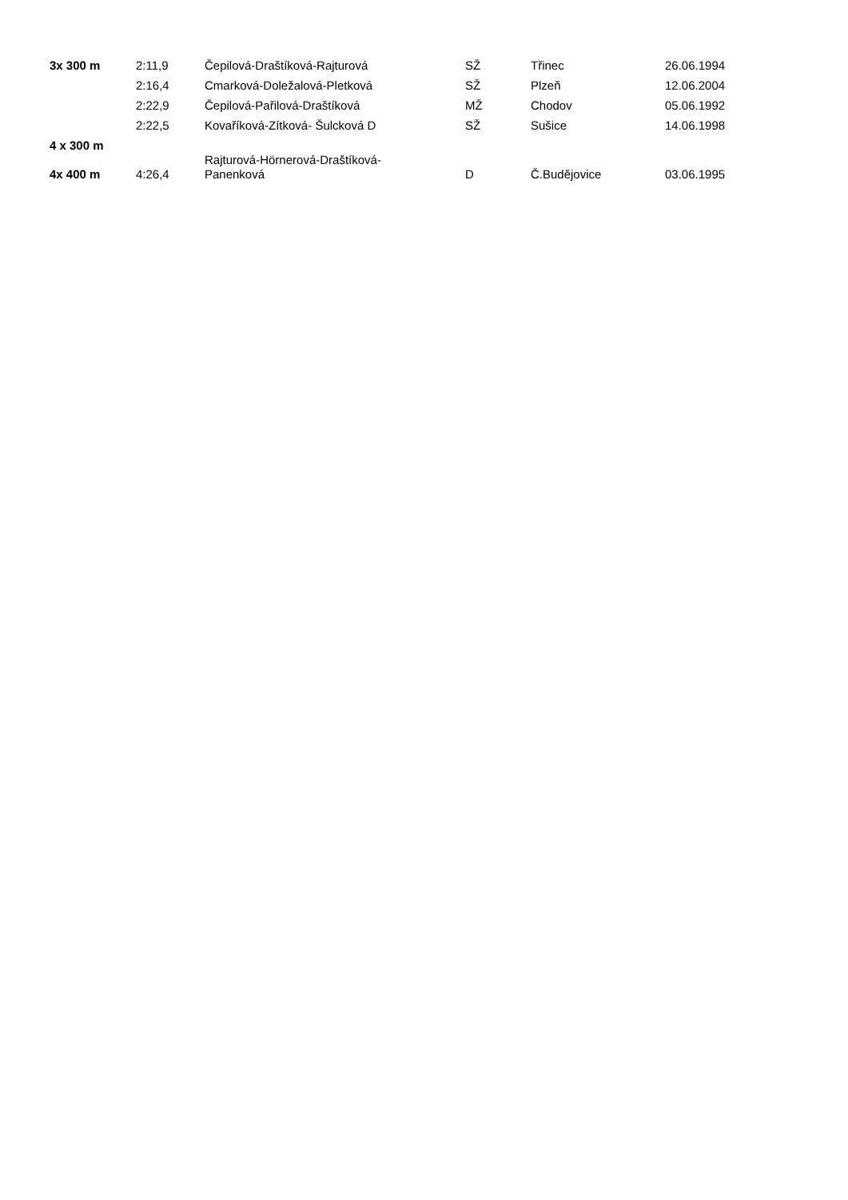| 3x 300 m | 2:11,9 | Čepilová-Draštíková-Rajturová | SŽ | Třinec | 26.06.1994 |
| | 2:16,4 | Cmarková-Doležalová-Pletková | SŽ | Plzeň | 12.06.2004 |
| | 2:22,9 | Čepilová-Pařilová-Draštíková | MŽ | Chodov | 05.06.1992 |
| | 2:22,5 | Kovaříková-Zítková- Šulcková D | SŽ | Sušice | 14.06.1998 |
| 4 x 300 m | | | | | |
| 4x 400 m | 4:26,4 | Rajturová-Hörnerová-Draštíková- Panenková | D | Č.Budějovice | 03.06.1995 |